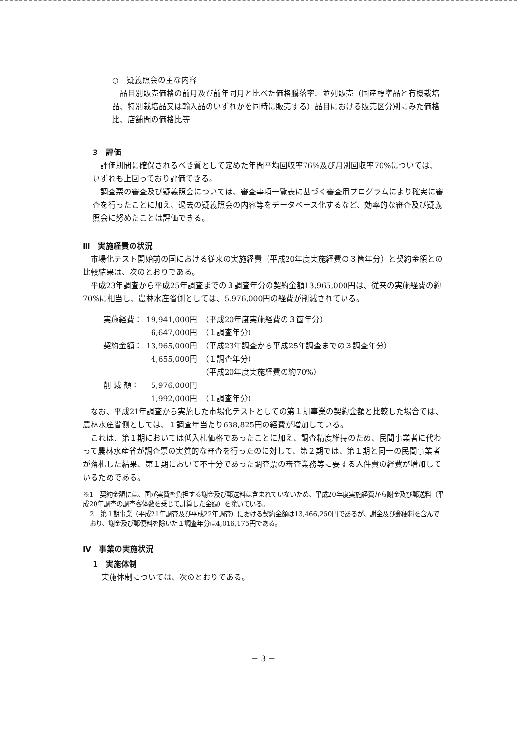○　疑義照会の主な内容
品目別販売価格の前月及び前年同月と比べた価格騰落率、並列販売（国産標準品と有機栽培品、特別栽培品又は輸入品のいずれかを同時に販売する）品目における販売区分別にみた価格比、店舗間の価格比等
3　評価
評価期間に確保されるべき質として定めた年間平均回収率76%及び月別回収率70%については、いずれも上回っており評価できる。
調査票の審査及び疑義照会については、審査事項一覧表に基づく審査用プログラムにより確実に審査を行ったことに加え、過去の疑義照会の内容等をデータベース化するなど、効率的な審査及び疑義照会に努めたことは評価できる。
Ⅲ　実施経費の状況
市場化テスト開始前の国における従来の実施経費（平成20年度実施経費の３箇年分）と契約金額との比較結果は、次のとおりである。
平成23年調査から平成25年調査までの３調査年分の契約金額13,965,000円は、従来の実施経費の約70%に相当し、農林水産省側としては、5,976,000円の経費が削減されている。
| 実施経費： | 19,941,000円 | （平成20年度実施経費の３箇年分） |
| | 6,647,000円 | （１調査年分） |
| 契約金額： | 13,965,000円 | （平成23年調査から平成25年調査までの３調査年分） |
| | 4,655,000円 | （１調査年分） |
| | | （平成20年度実施経費の約70%） |
| 削 減 額： | 5,976,000円 | |
| | 1,992,000円 | （１調査年分） |
なお、平成21年調査から実施した市場化テストとしての第１期事業の契約金額と比較した場合では、農林水産省側としては、１調査年当たり638,825円の経費が増加している。
これは、第１期においては低入札価格であったことに加え、調査精度維持のため、民間事業者に代わって農林水産省が調査票の実質的な審査を行ったのに対して、第２期では、第１期と同一の民間事業者が落札した結果、第１期において不十分であった調査票の審査業務等に要する人件費の経費が増加しているためである。
※1　契約金額には、国が実費を負担する謝金及び郵送料は含まれていないため、平成20年度実施経費から謝金及び郵送料（平成20年調査の調査客体数を乗じて計算した金額）を除いている。
2　第１期事業（平成21年調査及び平成22年調査）における契約金額は13,466,250円であるが、謝金及び郵便料を含んでおり、謝金及び郵便料を除いた１調査年分は4,016,175円である。
Ⅳ　事業の実施状況
1　実施体制
実施体制については、次のとおりである。
－ 3 －